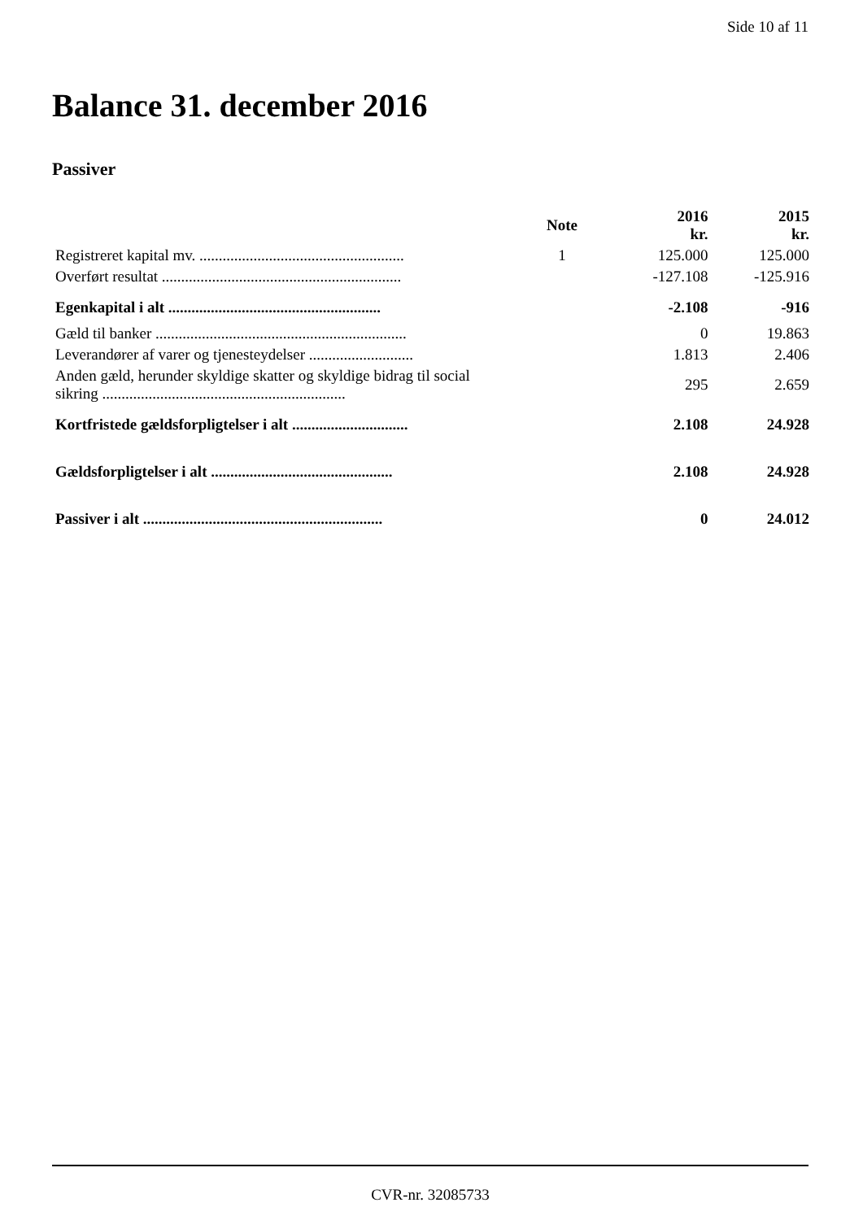Side 10 af 11
Balance 31. december 2016
Passiver
| | Note | 2016 kr. | 2015 kr. |
| --- | --- | --- | --- |
| Registreret kapital mv. ..................................................... | 1 | 125.000 | 125.000 |
| Overført resultat .............................................................. | | -127.108 | -125.916 |
| Egenkapital i alt ....................................................... | | -2.108 | -916 |
| Gæld til banker ................................................................. | | 0 | 19.863 |
| Leverandører af varer og tjenesteydelser ........................... | | 1.813 | 2.406 |
| Anden gæld, herunder skyldige skatter og skyldige bidrag til social sikring ............................................................... | | 295 | 2.659 |
| Kortfristede gældsforpligtelser i alt .............................. | | 2.108 | 24.928 |
| Gældsforpligtelser i alt ............................................... | | 2.108 | 24.928 |
| Passiver i alt .............................................................. | | 0 | 24.012 |
CVR-nr. 32085733